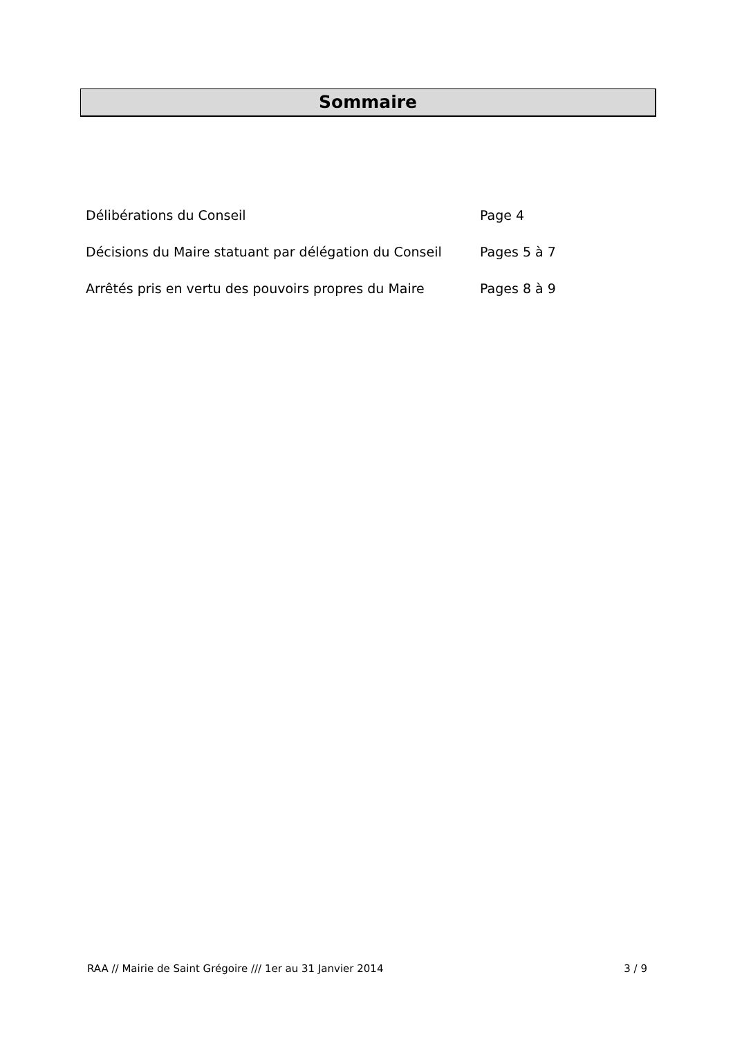Sommaire
| Délibérations du Conseil | Page 4 |
| Décisions du Maire statuant par délégation du Conseil | Pages 5 à 7 |
| Arrêtés pris en vertu des pouvoirs propres du Maire | Pages 8 à 9 |
RAA // Mairie de Saint Grégoire /// 1er au 31 Janvier 2014 3 / 9